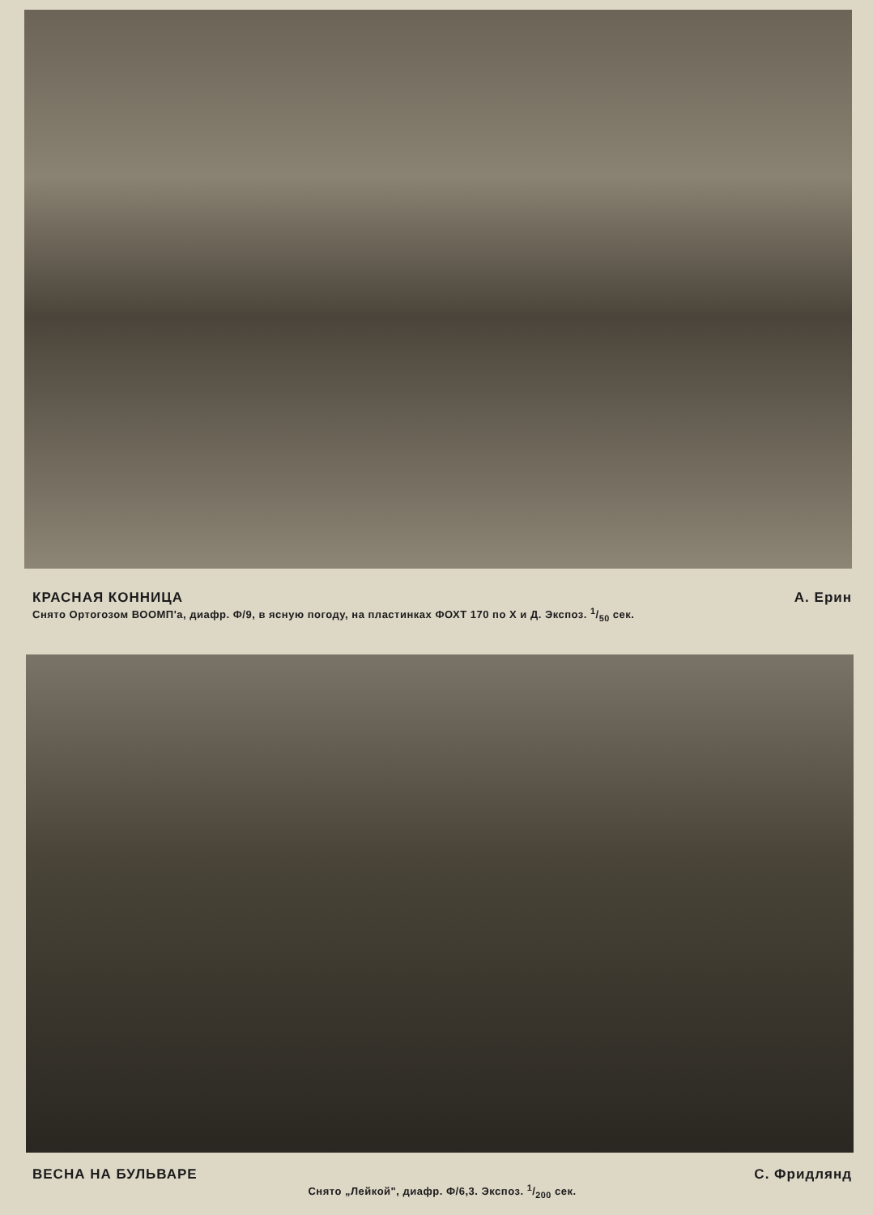КРАСНАЯ КОННИЦА А. Ерин
Снято Ортогозом ВООМП'а, диафр. Ф/9, в ясную погоду, на пластинках ФОХТ 170 по Х и Д. Экспоз. 1/50 сек.
ВЕСНА НА БУЛЬВАРЕ С. Фридлянд
Снято „Лейкой", диафр. Ф/6,3. Экспоз. 1/200 сек.